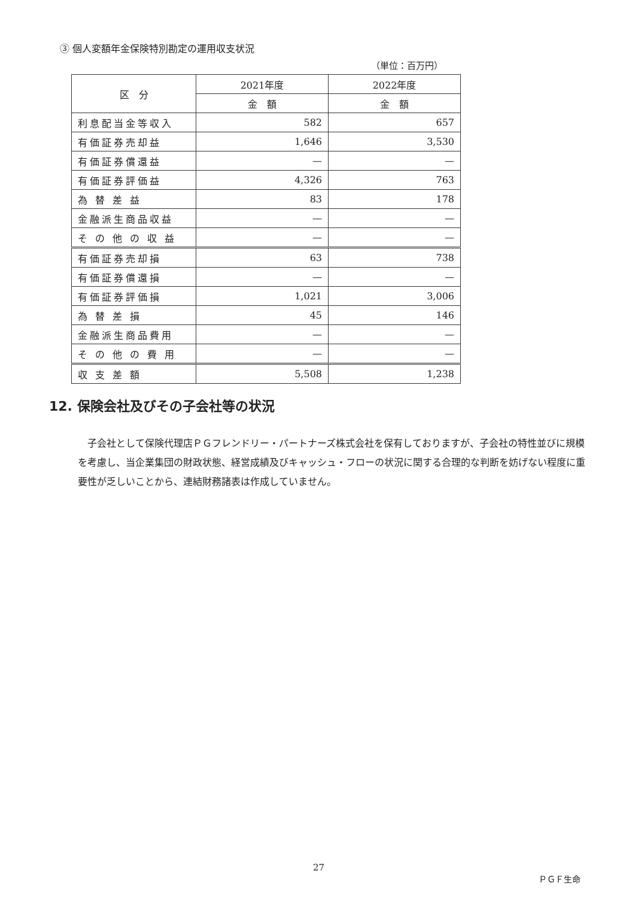③ 個人変額年金保険特別勘定の運用収支状況
（単位：百万円）
| 区 分 | 2021年度 | 2022年度 |
| --- | --- | --- |
| | 金 額 | 金 額 |
| 利息配当金等収入 | 582 | 657 |
| 有価証券売却益 | 1,646 | 3,530 |
| 有価証券償還益 | — | — |
| 有価証券評価益 | 4,326 | 763 |
| 為 替 差 益 | 83 | 178 |
| 金融派生商品収益 | — | — |
| そ の 他 の 収 益 | — | — |
| 有価証券売却損 | 63 | 738 |
| 有価証券償還損 | — | — |
| 有価証券評価損 | 1,021 | 3,006 |
| 為 替 差 損 | 45 | 146 |
| 金融派生商品費用 | — | — |
| そ の 他 の 費 用 | — | — |
| 収 支 差 額 | 5,508 | 1,238 |
12. 保険会社及びその子会社等の状況
　子会社として保険代理店ＰＧフレンドリー・パートナーズ株式会社を保有しておりますが、子会社の特性並びに規模を考慮し、当企業集団の財政状態、経営成績及びキャッシュ・フローの状況に関する合理的な判断を妨げない程度に重要性が乏しいことから、連結財務諸表は作成していません。
27
ＰＧＦ生命